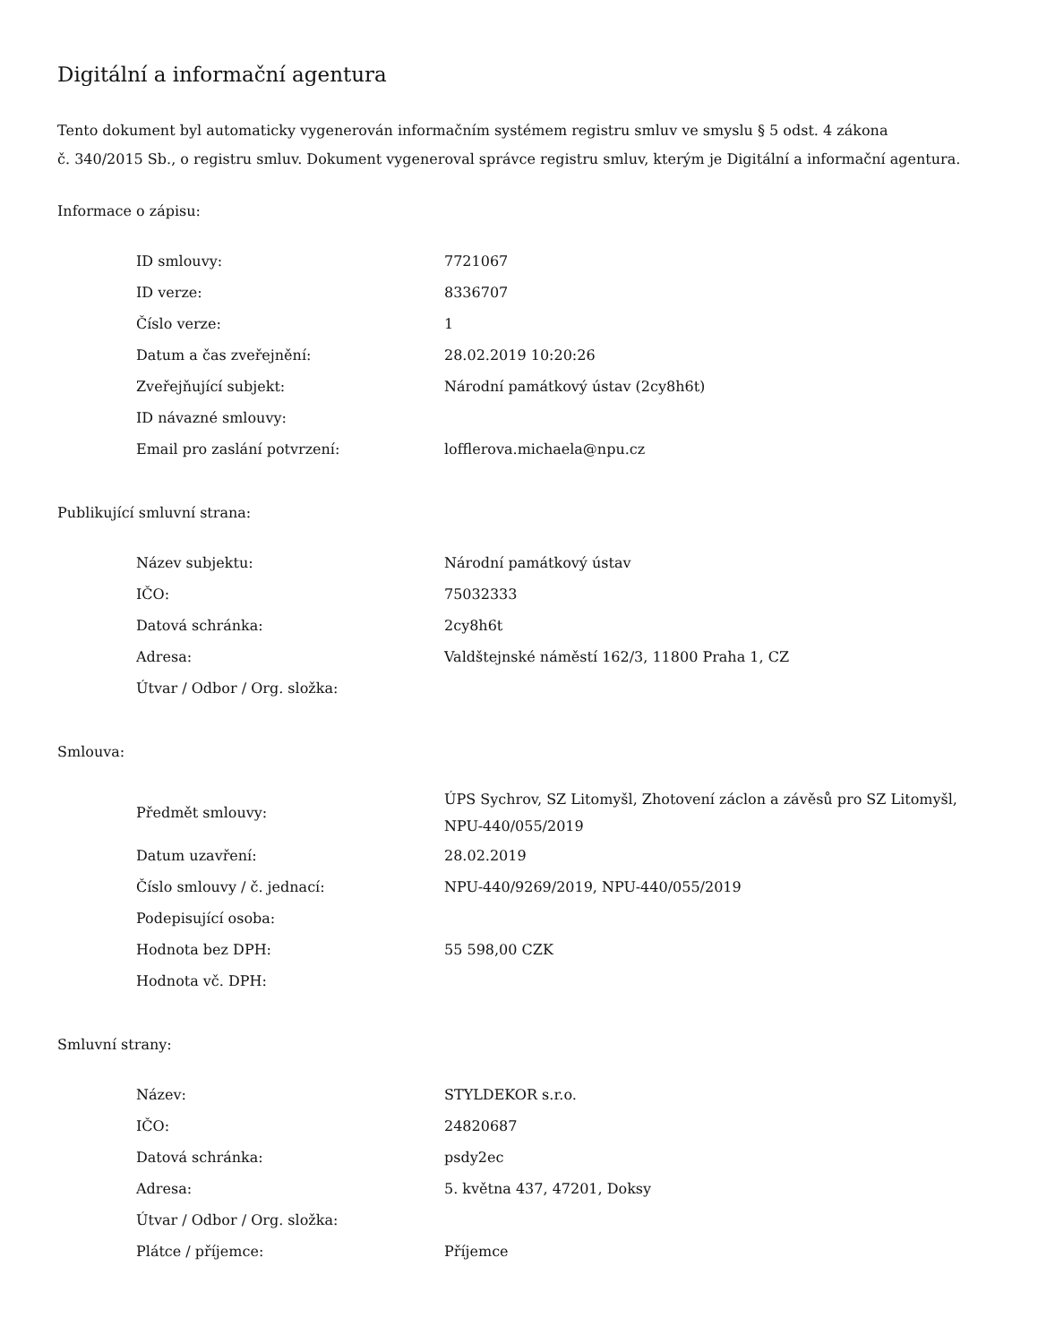Digitální a informační agentura
Tento dokument byl automaticky vygenerován informačním systémem registru smluv ve smyslu § 5 odst. 4 zákona
č. 340/2015 Sb., o registru smluv. Dokument vygeneroval správce registru smluv, kterým je Digitální a informační agentura.
Informace o zápisu:
| ID smlouvy: | 7721067 |
| ID verze: | 8336707 |
| Číslo verze: | 1 |
| Datum a čas zveřejnění: | 28.02.2019 10:20:26 |
| Zveřejňující subjekt: | Národní památkový ústav (2cy8h6t) |
| ID návazné smlouvy: | |
| Email pro zaslání potvrzení: | lofflerova.michaela@npu.cz |
Publikující smluvní strana:
| Název subjektu: | Národní památkový ústav |
| IČO: | 75032333 |
| Datová schránka: | 2cy8h6t |
| Adresa: | Valdštejnské náměstí 162/3, 11800 Praha 1, CZ |
| Útvar / Odbor / Org. složka: | |
Smlouva:
| Předmět smlouvy: | ÚPS Sychrov, SZ Litomyšl, Zhotovení záclon a závěsů pro SZ Litomyšl, NPU-440/055/2019 |
| Datum uzavření: | 28.02.2019 |
| Číslo smlouvy / č. jednací: | NPU-440/9269/2019, NPU-440/055/2019 |
| Podepisující osoba: | |
| Hodnota bez DPH: | 55 598,00 CZK |
| Hodnota vč. DPH: | |
Smluvní strany:
| Název: | STYLDEKOR s.r.o. |
| IČO: | 24820687 |
| Datová schránka: | psdy2ec |
| Adresa: | 5. května 437, 47201, Doksy |
| Útvar / Odbor / Org. složka: | |
| Plátce / příjemce: | Příjemce |